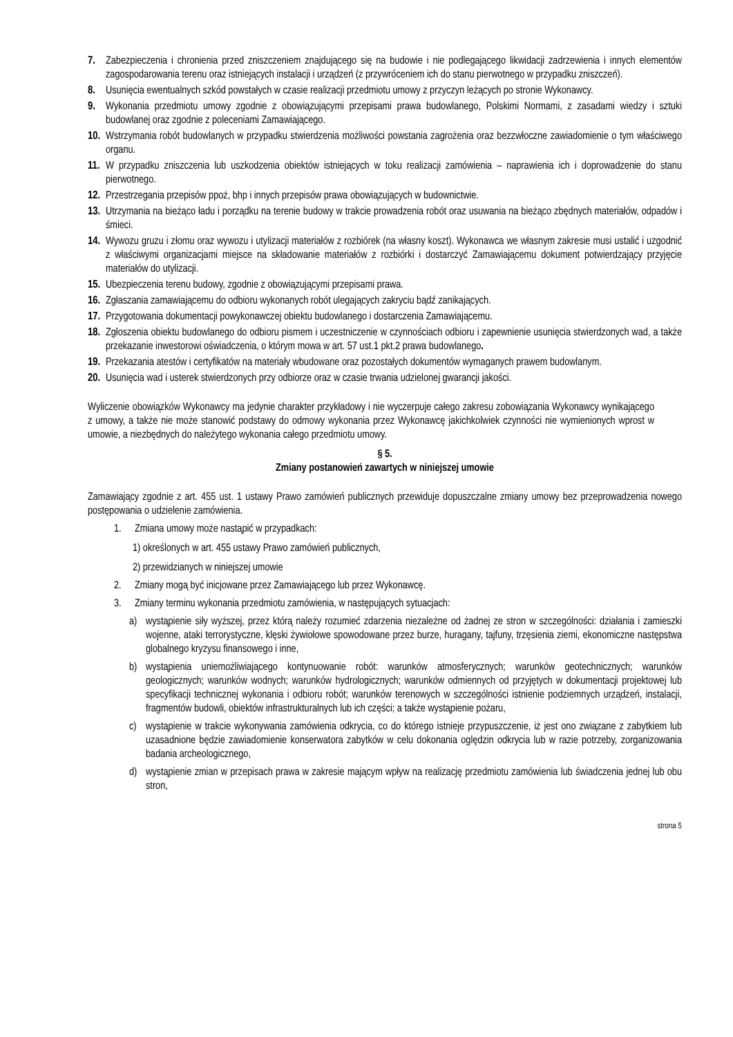7. Zabezpieczenia i chronienia przed zniszczeniem znajdującego się na budowie i nie podlegającego likwidacji zadrzewienia i innych elementów zagospodarowania terenu oraz istniejących instalacji i urządzeń (z przywróceniem ich do stanu pierwotnego w przypadku zniszczeń).
8. Usunięcia ewentualnych szkód powstałych w czasie realizacji przedmiotu umowy z przyczyn leżących po stronie Wykonawcy.
9. Wykonania przedmiotu umowy zgodnie z obowiązującymi przepisami prawa budowlanego, Polskimi Normami, z zasadami wiedzy i sztuki budowlanej oraz zgodnie z poleceniami Zamawiającego.
10.
Wstrzymania robót budowlanych w przypadku stwierdzenia możliwości powstania zagrożenia oraz bezzwłoczne zawiadomienie o tym właściwego organu.
11.
W przypadku zniszczenia lub uszkodzenia obiektów istniejących w toku realizacji zamówienia – naprawienia ich i doprowadzenie do stanu pierwotnego.
12.
Przestrzegania przepisów ppoż, bhp i innych przepisów prawa obowiązujących w budownictwie.
13.
Utrzymania na bieżąco ładu i porządku na terenie budowy w trakcie prowadzenia robót oraz usuwania na bieżąco zbędnych materiałów, odpadów i śmieci.
14.
Wywozu gruzu i złomu oraz wywozu i utylizacji materiałów z rozbiórek (na własny koszt). Wykonawca we własnym zakresie musi ustalić i uzgodnić z właściwymi organizacjami miejsce na składowanie materiałów z rozbiórki i dostarczyć Zamawiającemu dokument potwierdzający przyjęcie materiałów do utylizacji.
15.
Ubezpieczenia terenu budowy, zgodnie z obowiązującymi przepisami prawa.
16.
Zgłaszania zamawiającemu do odbioru wykonanych robót ulegających zakryciu bądź zanikających.
17.
Przygotowania dokumentacji powykonawczej obiektu budowlanego i dostarczenia Zamawiającemu.
18.
Zgłoszenia obiektu budowlanego do odbioru pismem i uczestniczenie w czynnościach odbioru i zapewnienie usunięcia stwierdzonych wad, a także przekazanie inwestorowi oświadczenia, o którym mowa w art. 57 ust.1 pkt.2 prawa budowlanego.
19.
Przekazania atestów i certyfikatów na materiały wbudowane oraz pozostałych dokumentów wymaganych prawem budowlanym.
20.
Usunięcia wad i usterek stwierdzonych przy odbiorze oraz w czasie trwania udzielonej gwarancji jakości.
Wyliczenie obowiązków Wykonawcy ma jedynie charakter przykładowy i nie wyczerpuje całego zakresu zobowiązania Wykonawcy wynikającego z umowy, a także nie może stanowić podstawy do odmowy wykonania przez Wykonawcę jakichkolwiek czynności nie wymienionych wprost w umowie, a niezbędnych do należytego wykonania całego przedmiotu umowy.
§ 5.
Zmiany postanowień zawartych w niniejszej umowie
Zamawiający zgodnie z art. 455 ust. 1 ustawy Prawo zamówień publicznych przewiduje dopuszczalne zmiany umowy bez przeprowadzenia nowego postępowania o udzielenie zamówienia.
1. Zmiana umowy może nastąpić w przypadkach:
1) określonych w art. 455 ustawy Prawo zamówień publicznych,
2) przewidzianych w niniejszej umowie
2. Zmiany mogą być inicjowane przez Zamawiającego lub przez Wykonawcę.
3. Zmiany terminu wykonania przedmiotu zamówienia, w następujących sytuacjach:
a) wystąpienie siły wyższej, przez którą należy rozumieć zdarzenia niezależne od żadnej ze stron w szczególności: działania i zamieszki wojenne, ataki terrorystyczne, klęski żywiołowe spowodowane przez burze, huragany, tajfuny, trzęsienia ziemi, ekonomiczne następstwa globalnego kryzysu finansowego i inne,
b) wystąpienia uniemożliwiającego kontynuowanie robót: warunków atmosferycznych; warunków geotechnicznych; warunków geologicznych; warunków wodnych; warunków hydrologicznych; warunków odmiennych od przyjętych w dokumentacji projektowej lub specyfikacji technicznej wykonania i odbioru robót; warunków terenowych w szczególności istnienie podziemnych urządzeń, instalacji, fragmentów budowli, obiektów infrastrukturalnych lub ich części; a także wystąpienie pożaru,
c) wystąpienie w trakcie wykonywania zamówienia odkrycia, co do którego istnieje przypuszczenie, iż jest ono związane z zabytkiem lub uzasadnione będzie zawiadomienie konserwatora zabytków w celu dokonania oględzin odkrycia lub w razie potrzeby, zorganizowania badania archeologicznego,
d) wystąpienie zmian w przepisach prawa w zakresie mającym wpływ na realizację przedmiotu zamówienia lub świadczenia jednej lub obu stron,
strona 5